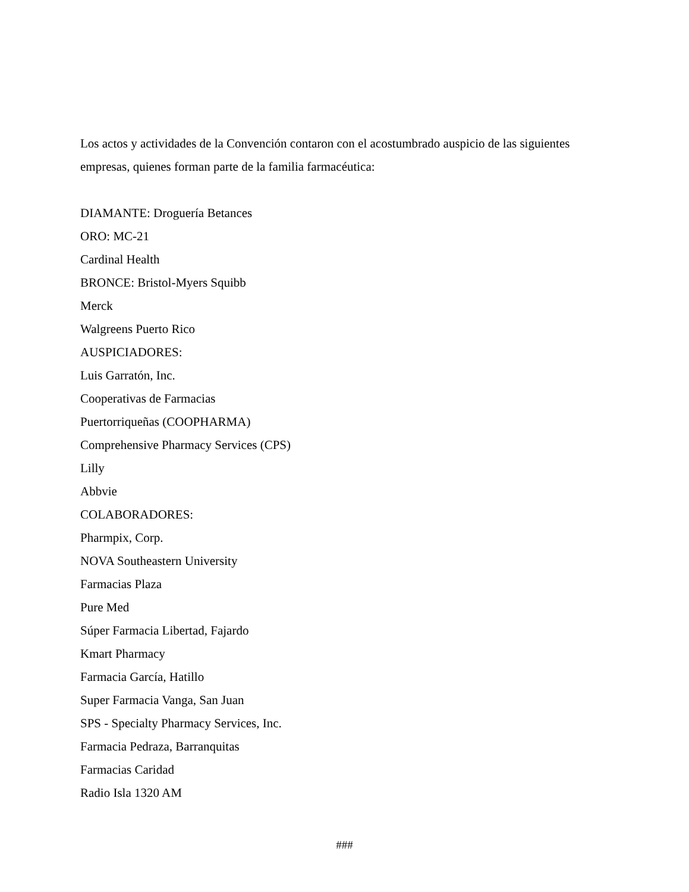Los actos y actividades de la Convención contaron con el acostumbrado auspicio de las siguientes empresas, quienes forman parte de la familia farmacéutica:
DIAMANTE: Droguería Betances
ORO: MC-21
Cardinal Health
BRONCE: Bristol-Myers Squibb
Merck
Walgreens Puerto Rico
AUSPICIADORES:
Luis Garratón, Inc.
Cooperativas de Farmacias
Puertorriqueñas (COOPHARMA)
Comprehensive Pharmacy Services (CPS)
Lilly
Abbvie
COLABORADORES:
Pharmpix, Corp.
NOVA Southeastern University
Farmacias Plaza
Pure Med
Súper Farmacia Libertad, Fajardo
Kmart Pharmacy
Farmacia García, Hatillo
Super Farmacia Vanga, San Juan
SPS - Specialty Pharmacy Services, Inc.
Farmacia Pedraza, Barranquitas
Farmacias Caridad
Radio Isla 1320 AM
###